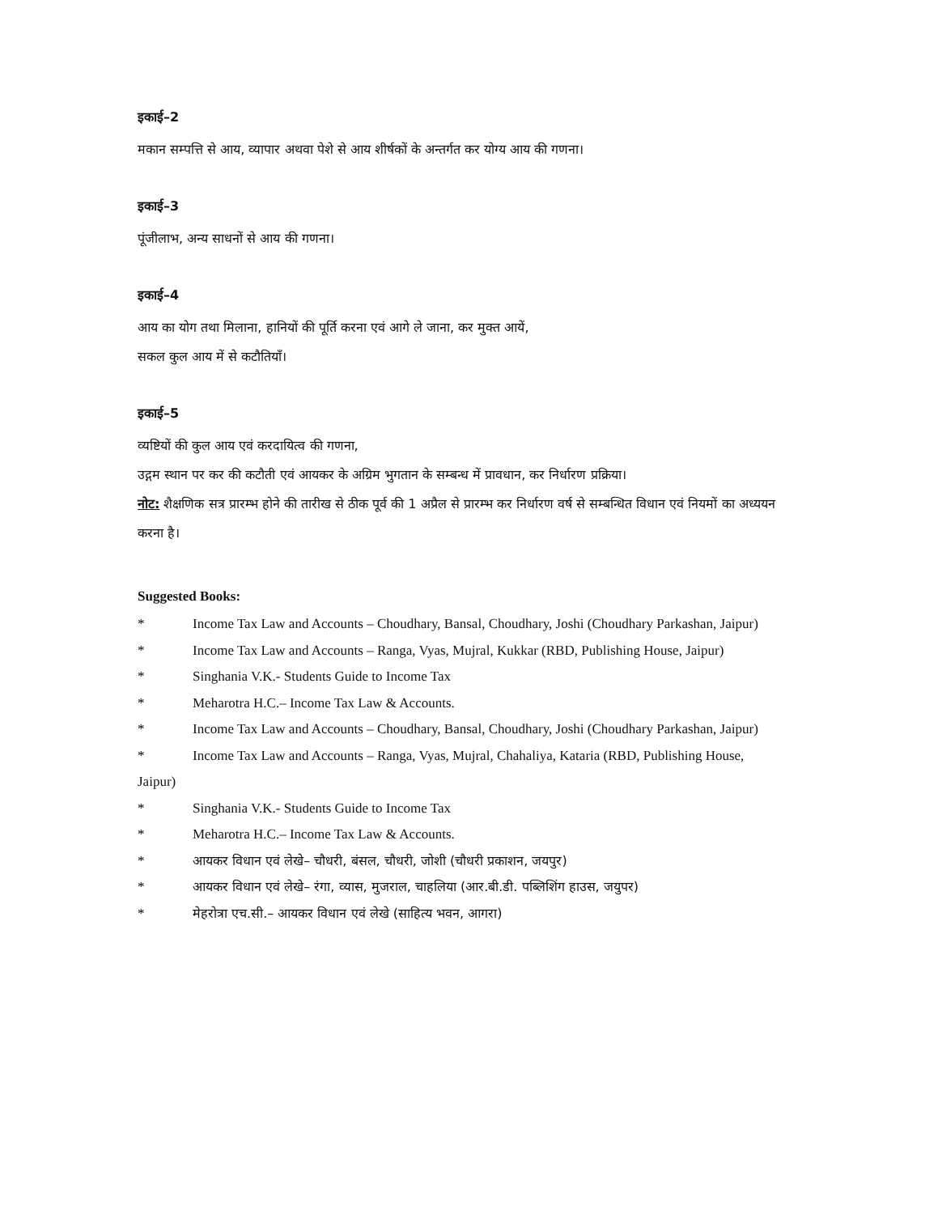इकाई–2
मकान सम्पत्ति से आय, व्यापार अथवा पेशे से आय शीर्षकों के अन्तर्गत कर योग्य आय की गणना।
इकाई–3
पूंजीलाभ, अन्य साधनों से आय की गणना।
इकाई–4
आय का योग तथा मिलाना, हानियों की पूर्ति करना एवं आगे ले जाना, कर मुक्त आयें,
सकल कुल आय में से कटौतियाँ।
इकाई–5
व्यष्टियों की कुल आय एवं करदायित्व की गणना,
उद्गम स्थान पर कर की कटौती एवं आयकर के अग्रिम भुगतान के सम्बन्ध में प्रावधान, कर निर्धारण प्रक्रिया।
नोट: शैक्षणिक सत्र प्रारम्भ होने की तारीख से ठीक पूर्व की 1 अप्रैल से प्रारम्भ कर निर्धारण वर्ष से सम्बन्धित विधान एवं नियमों का अध्ययन करना है।
Suggested Books:
* Income Tax Law and Accounts – Choudhary, Bansal, Choudhary, Joshi (Choudhary Parkashan, Jaipur)
* Income Tax Law and Accounts – Ranga, Vyas, Mujral, Kukkar (RBD, Publishing House, Jaipur)
* Singhania V.K.- Students Guide to Income Tax
* Meharotra H.C.– Income Tax Law & Accounts.
* Income Tax Law and Accounts – Choudhary, Bansal, Choudhary, Joshi (Choudhary Parkashan, Jaipur)
* Income Tax Law and Accounts – Ranga, Vyas, Mujral, Chahaliya, Kataria (RBD, Publishing House,
Jaipur)
* Singhania V.K.- Students Guide to Income Tax
* Meharotra H.C.– Income Tax Law & Accounts.
* आयकर विधान एवं लेखे– चौधरी, बंसल, चौधरी, जोशी (चौधरी प्रकाशन, जयपुर)
* आयकर विधान एवं लेखे– रंगा, व्यास, मुजराल, चाहलिया (आर.बी.डी. पब्लिशिंग हाउस, जयुपर)
* मेहरोत्रा एच.सी.– आयकर विधान एवं लेखे (साहित्य भवन, आगरा)